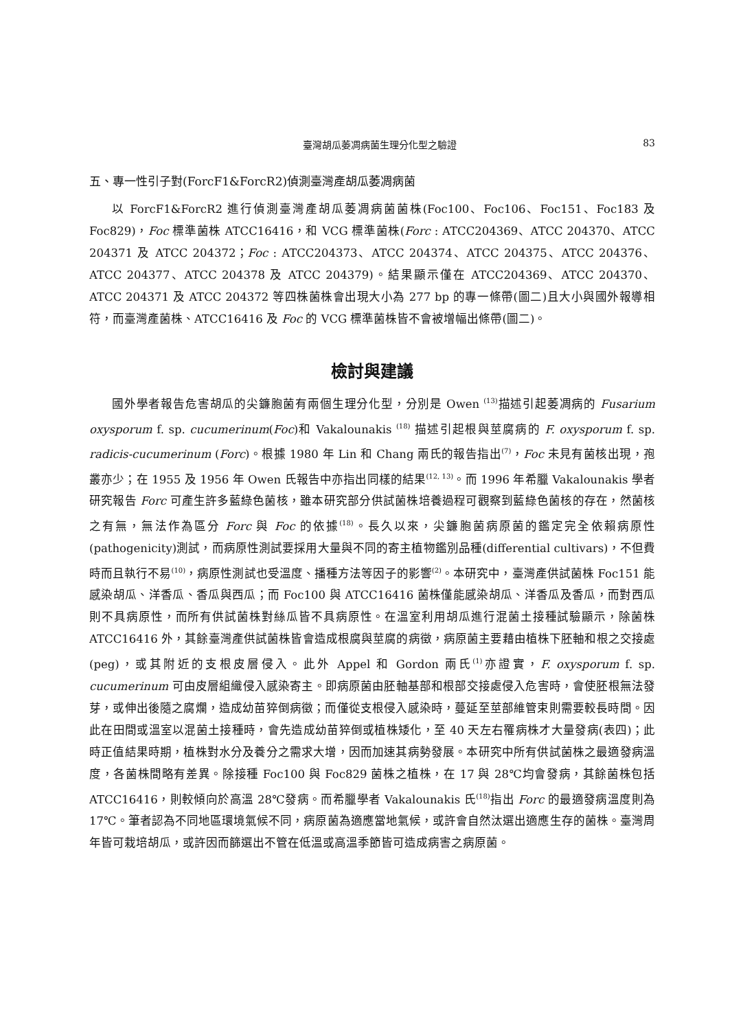臺灣胡瓜萎凋病菌生理分化型之驗證 83
五、專一性引子對(ForcF1&ForcR2)偵測臺灣產胡瓜萎凋病菌
以 ForcF1&ForcR2 進行偵測臺灣產胡瓜萎凋病菌菌株(Foc100、Foc106、Foc151、Foc183 及 Foc829)，Foc 標準菌株 ATCC16416，和 VCG 標準菌株(Forc : ATCC204369、ATCC 204370、ATCC 204371 及 ATCC 204372；Foc : ATCC204373、ATCC 204374、ATCC 204375、ATCC 204376、ATCC 204377、ATCC 204378 及 ATCC 204379)。結果顯示僅在 ATCC204369、ATCC 204370、ATCC 204371 及 ATCC 204372 等四株菌株會出現大小為 277 bp 的專一條帶(圖二)且大小與國外報導相符，而臺灣產菌株、ATCC16416 及 Foc 的 VCG 標準菌株皆不會被增幅出條帶(圖二)。
檢討與建議
國外學者報告危害胡瓜的尖鐮胞菌有兩個生理分化型，分別是 Owen <sup>(13)</sup>描述引起萎凋病的 Fusarium oxysporum f. sp. cucumerinum(Foc)和 Vakalounakis <sup>(18)</sup> 描述引起根與莖腐病的 F. oxysporum f. sp. radicis-cucumerinum (Forc)。根據 1980 年 Lin 和 Chang 兩氏的報告指出<sup>(7)</sup>，Foc 未見有菌核出現，孢叢亦少；在 1955 及 1956 年 Owen 氏報告中亦指出同樣的結果<sup>(12, 13)</sup>。而 1996 年希臘 Vakalounakis 學者研究報告 Forc 可產生許多藍綠色菌核，雖本研究部分供試菌株培養過程可觀察到藍綠色菌核的存在，然菌核之有無，無法作為區分 Forc 與 Foc 的依據<sup>(18)</sup>。長久以來，尖鐮胞菌病原菌的鑑定完全依賴病原性(pathogenicity)測試，而病原性測試要採用大量與不同的寄主植物鑑別品種(differential cultivars)，不但費時而且執行不易<sup>(10)</sup>，病原性測試也受溫度、播種方法等因子的影響<sup>(2)</sup>。本研究中，臺灣產供試菌株 Foc151 能感染胡瓜、洋香瓜、香瓜與西瓜；而 Foc100 與 ATCC16416 菌株僅能感染胡瓜、洋香瓜及香瓜，而對西瓜則不具病原性，而所有供試菌株對絲瓜皆不具病原性。在溫室利用胡瓜進行混菌土接種試驗顯示，除菌株 ATCC16416 外，其餘臺灣產供試菌株皆會造成根腐與莖腐的病徵，病原菌主要藉由植株下胚軸和根之交接處(peg)，或其附近的支根皮層侵入。此外 Appel 和 Gordon 兩氏<sup>(1)</sup>亦證實，F. oxysporum f. sp. cucumerinum 可由皮層組織侵入感染寄主。即病原菌由胚軸基部和根部交接處侵入危害時，會使胚根無法發芽，或伸出後隨之腐爛，造成幼苗猝倒病徵；而僅從支根侵入感染時，蔓延至莖部維管束則需要較長時間。因此在田間或溫室以混菌土接種時，會先造成幼苗猝倒或植株矮化，至 40 天左右罹病株才大量發病(表四)；此時正值結果時期，植株對水分及養分之需求大增，因而加速其病勢發展。本研究中所有供試菌株之最適發病溫度，各菌株間略有差異。除接種 Foc100 與 Foc829 菌株之植株，在 17 與 28℃均會發病，其餘菌株包括 ATCC16416，則較傾向於高溫 28℃發病。而希臘學者 Vakalounakis 氏<sup>(18)</sup>指出 Forc 的最適發病溫度則為 17℃。筆者認為不同地區環境氣候不同，病原菌為適應當地氣候，或許會自然汰選出適應生存的菌株。臺灣周年皆可栽培胡瓜，或許因而篩選出不管在低溫或高溫季節皆可造成病害之病原菌。